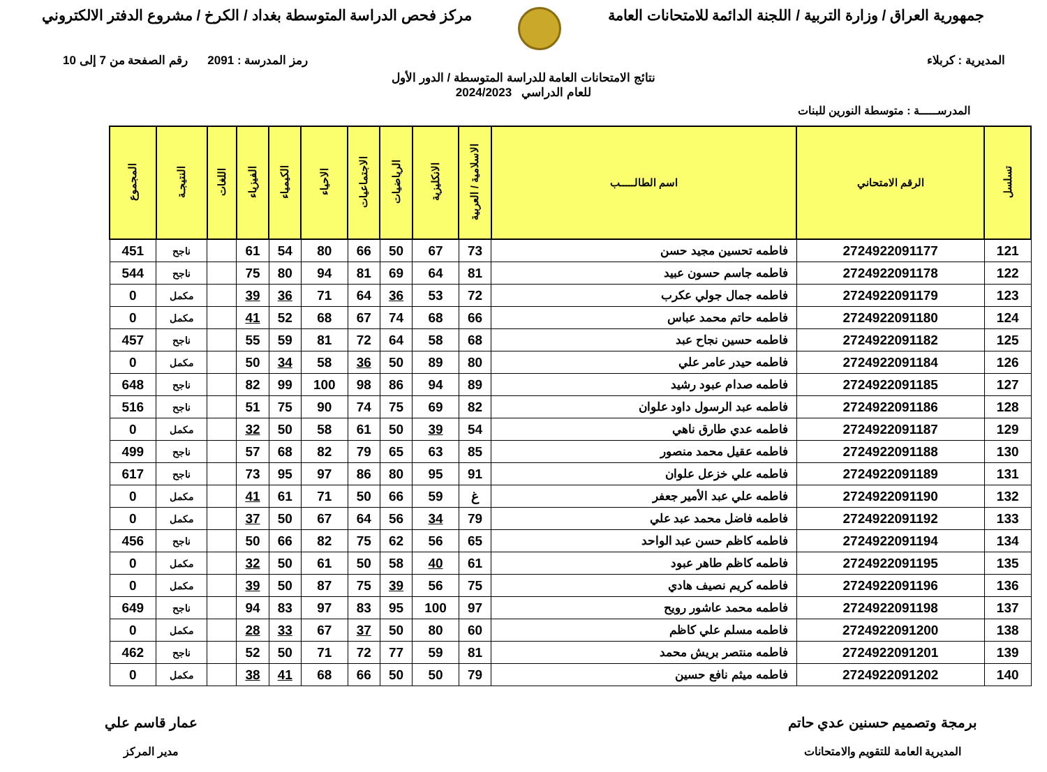جمهورية العراق / وزارة التربية / اللجنة الدائمة للامتحانات العامة
مركز فحص الدراسة المتوسطة بغداد / الكرخ / مشروع الدفتر الالكتروني
المديرية : كربلاء رمز المدرسة : 2091 رقم الصفحة من 7 إلى 10
نتائج الامتحانات العامة للدراسة المتوسطة / الدور الأول
للعام الدراسي 2024/2023
المدرســـــة : متوسطة النورين للبنات
| تسلسل | الرقم الامتحاني | اسم الطالـــــب | الاسلامية / العربية | الانكليزية | الرياضيات | الاجتماعيات | الاحياء | الكيمياء | الفيزياء | اللغات | النتيجـة | المجموع |
| --- | --- | --- | --- | --- | --- | --- | --- | --- | --- | --- | --- | --- |
| 121 | 2724922091177 | فاطمه تحسين مجيد حسن | 73 | 67 | 50 | 66 | 80 | 54 | 61 | | ناجح | 451 |
| 122 | 2724922091178 | فاطمه جاسم حسون عبيد | 81 | 64 | 69 | 81 | 94 | 80 | 75 | | ناجح | 544 |
| 123 | 2724922091179 | فاطمه جمال جولي عكرب | 72 | 53 | 36 | 64 | 71 | 36 | 39 | | مكمل | 0 |
| 124 | 2724922091180 | فاطمه حاتم محمد عباس | 66 | 68 | 74 | 67 | 68 | 52 | 41 | | مكمل | 0 |
| 125 | 2724922091182 | فاطمه حسين نجاح عبد | 68 | 58 | 64 | 72 | 81 | 59 | 55 | | ناجح | 457 |
| 126 | 2724922091184 | فاطمه حيدر عامر علي | 80 | 89 | 50 | 36 | 58 | 34 | 50 | | مكمل | 0 |
| 127 | 2724922091185 | فاطمه صدام عبود رشيد | 89 | 94 | 86 | 98 | 100 | 99 | 82 | | ناجح | 648 |
| 128 | 2724922091186 | فاطمه عبد الرسول داود علوان | 82 | 69 | 75 | 74 | 90 | 75 | 51 | | ناجح | 516 |
| 129 | 2724922091187 | فاطمه عدي طارق ناهي | 54 | 39 | 50 | 61 | 58 | 50 | 32 | | مكمل | 0 |
| 130 | 2724922091188 | فاطمه عقيل محمد منصور | 85 | 63 | 65 | 79 | 82 | 68 | 57 | | ناجح | 499 |
| 131 | 2724922091189 | فاطمه علي خزعل علوان | 91 | 95 | 80 | 86 | 97 | 95 | 73 | | ناجح | 617 |
| 132 | 2724922091190 | فاطمه علي عبد الأمير جعفر | غ | 59 | 66 | 50 | 71 | 61 | 41 | | مكمل | 0 |
| 133 | 2724922091192 | فاطمه فاضل محمد عبد علي | 79 | 34 | 56 | 64 | 67 | 50 | 37 | | مكمل | 0 |
| 134 | 2724922091194 | فاطمه كاظم حسن عبد الواحد | 65 | 56 | 62 | 75 | 82 | 66 | 50 | | ناجح | 456 |
| 135 | 2724922091195 | فاطمه كاظم طاهر عبود | 61 | 40 | 58 | 50 | 61 | 50 | 32 | | مكمل | 0 |
| 136 | 2724922091196 | فاطمه كريم نصيف هادي | 75 | 56 | 39 | 75 | 87 | 50 | 39 | | مكمل | 0 |
| 137 | 2724922091198 | فاطمه محمد عاشور رويح | 97 | 100 | 95 | 83 | 97 | 83 | 94 | | ناجح | 649 |
| 138 | 2724922091200 | فاطمه مسلم علي كاظم | 60 | 80 | 50 | 37 | 67 | 33 | 28 | | مكمل | 0 |
| 139 | 2724922091201 | فاطمه منتصر بريش محمد | 81 | 59 | 77 | 72 | 71 | 50 | 52 | | ناجح | 462 |
| 140 | 2724922091202 | فاطمه ميثم نافع حسين | 79 | 50 | 50 | 66 | 68 | 41 | 38 | | مكمل | 0 |
برمجة وتصميم حسنين عدي حاتم
المديرية العامة للتقويم والامتحانات
عمار قاسم علي
مدير المركز